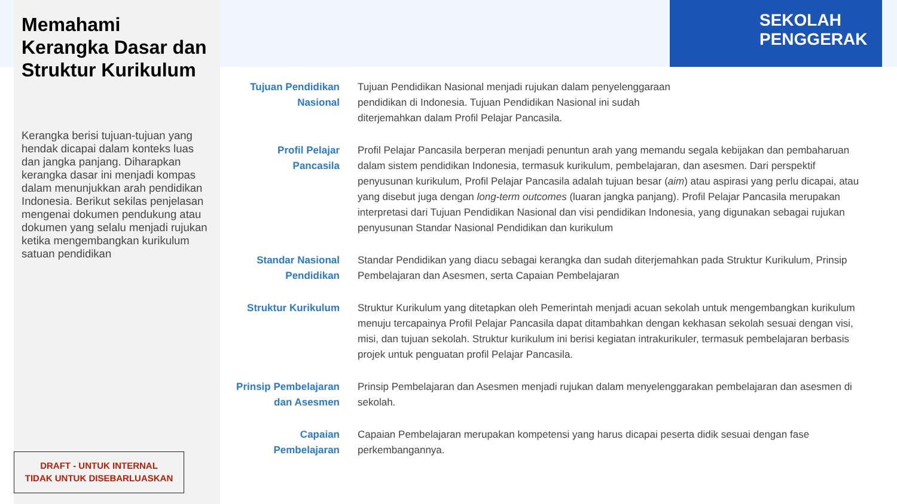SEKOLAH
PENGGERAK
Memahami Kerangka Dasar dan Struktur Kurikulum
Kerangka berisi tujuan-tujuan yang hendak dicapai dalam konteks luas dan jangka panjang. Diharapkan kerangka dasar ini menjadi kompas dalam menunjukkan arah pendidikan Indonesia. Berikut sekilas penjelasan mengenai dokumen pendukung atau dokumen yang selalu menjadi rujukan ketika mengembangkan kurikulum satuan pendidikan
DRAFT - UNTUK INTERNAL
TIDAK UNTUK DISEBARLUASKAN
Tujuan Pendidikan Nasional
Tujuan Pendidikan Nasional menjadi rujukan dalam penyelenggaraan
pendidikan di Indonesia. Tujuan Pendidikan Nasional ini sudah
diterjemahkan dalam Profil Pelajar Pancasila.
Profil Pelajar
Pancasila
Profil Pelajar Pancasila berperan menjadi penuntun arah yang memandu segala kebijakan dan pembaharuan dalam sistem pendidikan Indonesia, termasuk kurikulum, pembelajaran, dan asesmen. Dari perspektif penyusunan kurikulum, Profil Pelajar Pancasila adalah tujuan besar (aim) atau aspirasi yang perlu dicapai, atau yang disebut juga dengan long-term outcomes (luaran jangka panjang). Profil Pelajar Pancasila merupakan interpretasi dari Tujuan Pendidikan Nasional dan visi pendidikan Indonesia, yang digunakan sebagai rujukan penyusunan Standar Nasional Pendidikan dan kurikulum
Standar Nasional Pendidikan
Standar Pendidikan yang diacu sebagai kerangka dan sudah diterjemahkan pada Struktur Kurikulum, Prinsip Pembelajaran dan Asesmen, serta Capaian Pembelajaran
Struktur Kurikulum
Struktur Kurikulum yang ditetapkan oleh Pemerintah menjadi acuan sekolah untuk mengembangkan kurikulum menuju tercapainya Profil Pelajar Pancasila dapat ditambahkan dengan kekhasan sekolah sesuai dengan visi, misi, dan tujuan sekolah. Struktur kurikulum ini berisi kegiatan intrakurikuler, termasuk pembelajaran berbasis projek untuk penguatan profil Pelajar Pancasila.
Prinsip Pembelajaran dan Asesmen
Prinsip Pembelajaran dan Asesmen menjadi rujukan dalam menyelenggarakan pembelajaran dan asesmen di sekolah.
Capaian Pembelajaran
Capaian Pembelajaran merupakan kompetensi yang harus dicapai peserta didik sesuai dengan fase perkembangannya.